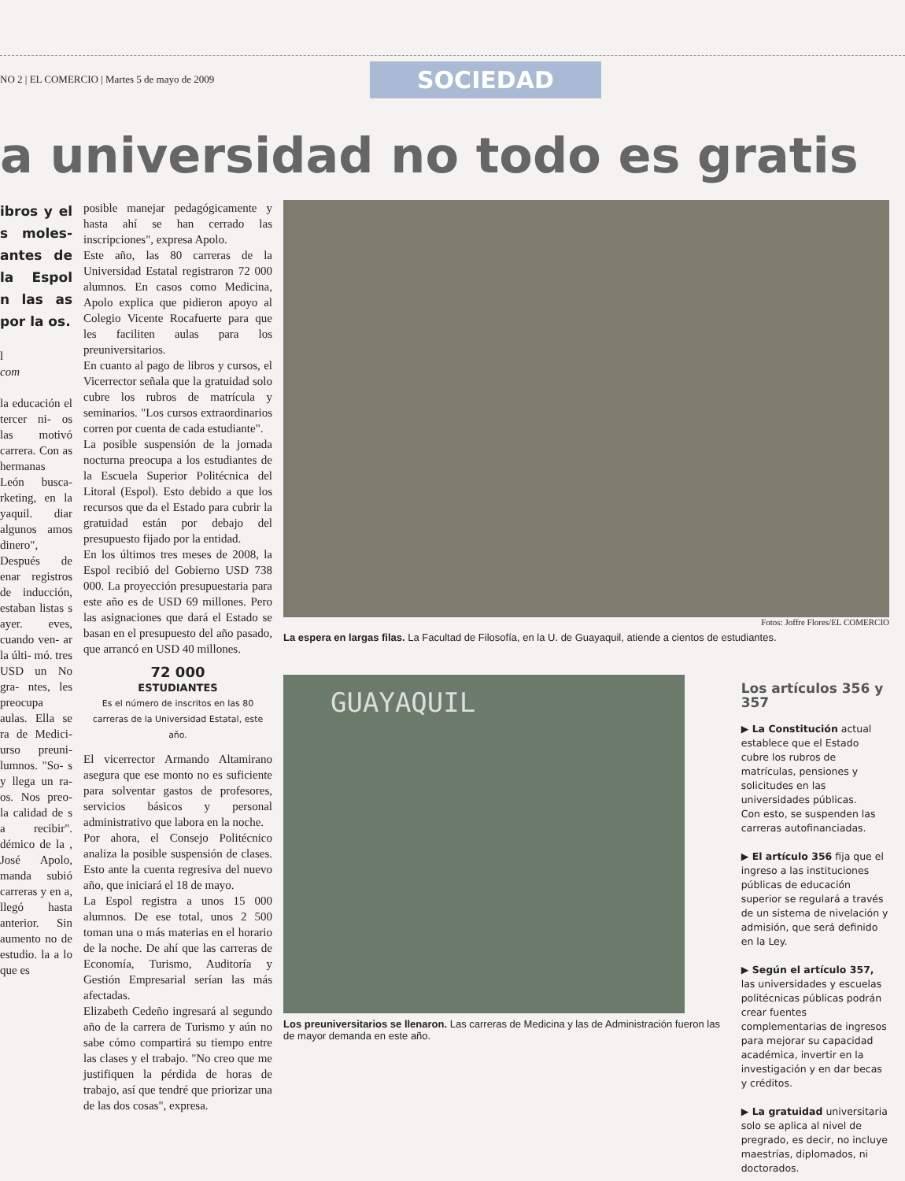NO 2 | EL COMERCIO | Martes 5 de mayo de 2009
SOCIEDAD
a universidad no todo es gratis
ibros y el s moles- antes de la Espol n las as por la os.
l
com
la educación el tercer ni- os las motivó carrera. Con as hermanas León busca- rketing, en la yaquil. diar algunos amos dinero", Después de enar registros de inducción, estaban listas s ayer. eves, cuando ven- ar la últi- mó. tres USD un No gra- ntes, les preocupa aulas. Ella se ra de Medici- urso preuni- lumnos. "So- s y llega un ra- os. Nos preo- la calidad de s a recibir". démico de la , José Apolo, manda subió carreras y en a, llegó hasta anterior. Sin aumento no de estudio. la a lo que es
posible manejar pedagógicamente y hasta ahí se han cerrado las inscripciones", expresa Apolo.
Este año, las 80 carreras de la Universidad Estatal registraron 72 000 alumnos. En casos como Medicina, Apolo explica que pidieron apoyo al Colegio Vicente Rocafuerte para que les faciliten aulas para los preuniversitarios.
En cuanto al pago de libros y cursos, el Vicerrector señala que la gratuidad solo cubre los rubros de matrícula y seminarios. "Los cursos extraordinarios corren por cuenta de cada estudiante".
La posible suspensión de la jornada nocturna preocupa a los estudiantes de la Escuela Superior Politécnica del Litoral (Espol). Esto debido a que los recursos que da el Estado para cubrir la gratuidad están por debajo del presupuesto fijado por la entidad.
En los últimos tres meses de 2008, la Espol recibió del Gobierno USD 738 000. La proyección presupuestaria para este año es de USD 69 millones. Pero las asignaciones que dará el Estado se basan en el presupuesto del año pasado, que arrancó en USD 40 millones.
72 000
ESTUDIANTES
Es el número de inscritos en las 80 carreras de la Universidad Estatal, este año.
El vicerrector Armando Altamirano asegura que ese monto no es suficiente para solventar gastos de profesores, servicios básicos y personal administrativo que labora en la noche.
Por ahora, el Consejo Politécnico analiza la posible suspensión de clases. Esto ante la cuenta regresiva del nuevo año, que iniciará el 18 de mayo.
La Espol registra a unos 15 000 alumnos. De ese total, unos 2 500 toman una o más materias en el horario de la noche. De ahí que las carreras de Economía, Turismo, Auditoría y Gestión Empresarial serían las más afectadas.
Elizabeth Cedeño ingresará al segundo año de la carrera de Turismo y aún no sabe cómo compartirá su tiempo entre las clases y el trabajo. "No creo que me justifiquen la pérdida de horas de trabajo, así que tendré que priorizar una de las dos cosas", expresa.
Fotos: Joffre Flores/EL COMERCIO
La espera en largas filas. La Facultad de Filosofía, en la U. de Guayaquil, atiende a cientos de estudiantes.
GUAYAQUIL
Los preuniversitarios se llenaron. Las carreras de Medicina y las de Administración fueron las de mayor demanda en este año.
Los artículos 356 y 357
▶ La Constitución actual establece que el Estado cubre los rubros de matrículas, pensiones y solicitudes en las universidades públicas.
Con esto, se suspenden las carreras autofinanciadas.
▶ El artículo 356 fija que el ingreso a las instituciones públicas de educación superior se regulará a través de un sistema de nivelación y admisión, que será definido en la Ley.
▶ Según el artículo 357, las universidades y escuelas politécnicas públicas podrán crear fuentes complementarias de ingresos para mejorar su capacidad académica, invertir en la investigación y en dar becas y créditos.
▶ La gratuidad universitaria solo se aplica al nivel de pregrado, es decir, no incluye maestrías, diplomados, ni doctorados.